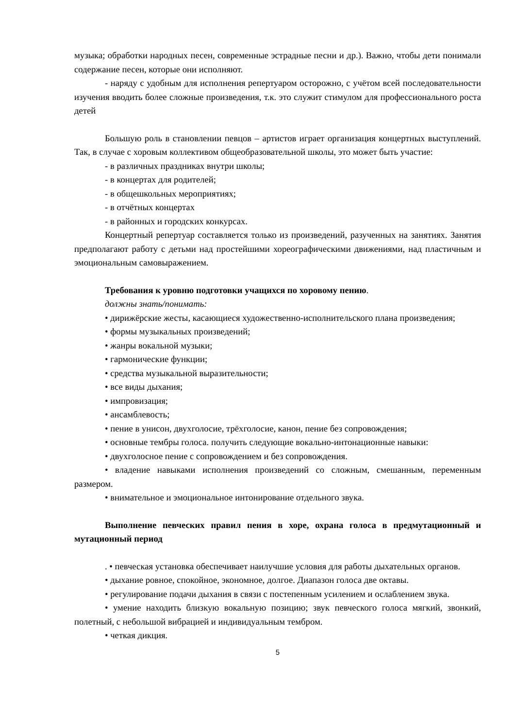музыка; обработки народных песен, современные эстрадные песни и др.). Важно, чтобы дети понимали содержание песен, которые они исполняют.
- наряду с удобным для исполнения репертуаром осторожно, с учётом всей последовательности изучения вводить более сложные произведения, т.к. это служит стимулом для профессионального роста детей
Большую роль в становлении певцов – артистов играет организация концертных выступлений. Так, в случае с хоровым коллективом общеобразовательной школы, это может быть участие:
- в различных праздниках внутри школы;
- в концертах для родителей;
- в общешкольных мероприятиях;
- в отчётных концертах
- в районных и городских конкурсах.
Концертный репертуар составляется только из произведений, разученных на занятиях. Занятия предполагают работу с детьми над простейшими хореографическими движениями, над пластичным и эмоциональным самовыражением.
Требования к уровню подготовки учащихся по хоровому пению.
должны знать/понимать:
• дирижёрские жесты, касающиеся художественно-исполнительского плана произведения;
• формы музыкальных произведений;
• жанры вокальной музыки;
• гармонические функции;
• средства музыкальной выразительности;
• все виды дыхания;
• импровизация;
• ансамблевость;
• пение в унисон, двухголосие, трёхголосие, канон, пение без сопровождения;
• основные тембры голоса. получить следующие вокально-интонационные навыки:
• двухголосное пение с сопровождением и без сопровождения.
• владение навыками исполнения произведений со сложным, смешанным, переменным размером.
• внимательное и эмоциональное интонирование отдельного звука.
Выполнение певческих правил пения в хоре, охрана голоса в предмутационный и мутационный период
. • певческая установка обеспечивает наилучшие условия для работы дыхательных органов.
• дыхание ровное, спокойное, экономное, долгое. Диапазон голоса две октавы.
• регулирование подачи дыхания в связи с постепенным усилением и ослаблением звука.
• умение находить близкую вокальную позицию; звук певческого голоса мягкий, звонкий, полетный, с небольшой вибрацией и индивидуальным тембром.
• четкая дикция.
5